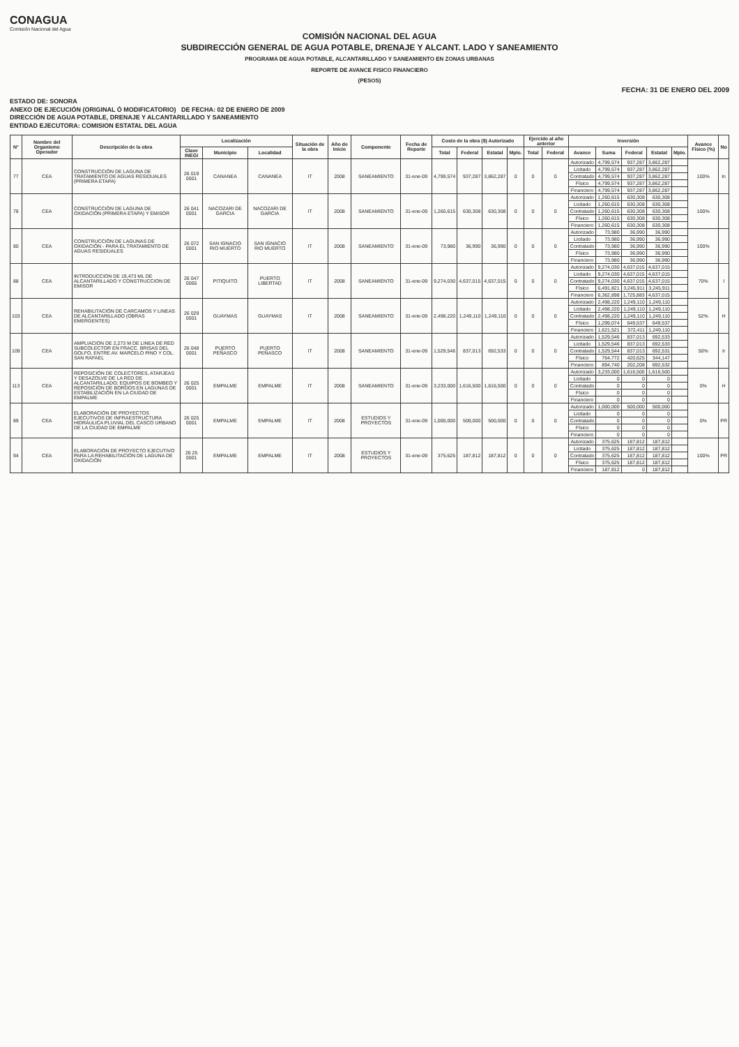CONAGUA
Comisión Nacional del Agua
COMISIÓN NACIONAL DEL AGUA
SUBDIRECCIÓN GENERAL DE AGUA POTABLE, DRENAJE Y ALCANT. LADO Y SANEAMIENTO
PROGRAMA DE AGUA POTABLE, ALCANTARILLADO Y SANEAMIENTO EN ZONAS URBANAS
REPORTE DE AVANCE FISICO FINANCIERO
(PESOS)
FECHA: 31 DE ENERO DEL 2009
ESTADO DE: SONORA
ANEXO DE EJECUCIÓN (ORIGINAL Ó MODIFICATORIO) DE FECHA: 02 DE ENERO DE 2009
DIRECCIÓN DE AGUA POTABLE, DRENAJE Y ALCANTARILLADO Y SANEAMIENTO
ENTIDAD EJECUTORA: COMISION ESTATAL DEL AGUA
| N° | Nombre del Organismo Operador | Descripción de la obra | Localización | | | Situación de la obra | Año de Inicio | Componente | Fecha de Reporte | Costo de la obra ($) Autorizado | | | | Ejercido al año anterior | | Inversión | | | | | Avance Físico (%) | No |
| --- | --- | --- | --- | --- | --- | --- | --- | --- | --- | --- | --- | --- | --- | --- | --- | --- | --- | --- | --- | --- | --- | --- |
| | | | Clave INEGI | Municipio | Localidad | | | | | Total | Federal | Estatal | Mplo. | Total | Federal | Avance | Suma | Federal | Estatal | Mplo. | | |
| 77 | CEA | CONSTRUCCIÓN DE LAGUNA DE TRATAMIENTO DE AGUAS RESIDUALES (PRIMERA ETAPA) | 26 019 0001 | CANANEA | CANANEA | IT | 2008 | SANEAMIENTO | 31-ene-09 | 4,799,574 | 937,287 | 3,862,287 | 0 | 0 | 0 | Autorizado | 4,799,574 | 937,287 | 3,862,287 | | 100% | In |
| | | | | | | | | | | | | | | | | Licitado | 4,799,574 | 937,287 | 3,862,287 | | | |
| | | | | | | | | | | | | | | | | Contratado | 4,799,574 | 937,287 | 3,862,287 | | | |
| | | | | | | | | | | | | | | | | Físico | 4,799,574 | 937,287 | 3,862,287 | | | |
| | | | | | | | | | | | | | | | | Financiero | 4,799,574 | 937,287 | 3,862,287 | | | |
| 78 | CEA | CONSTRUCCIÓN DE LAGUNA DE OXIDACIÓN (PRIMERA ETAPA) Y EMISOR | 26 041 0001 | NACOZARI DE GARCIA | NACOZARI DE GARCIA | IT | 2008 | SANEAMIENTO | 31-ene-09 | 1,260,615 | 630,308 | 630,308 | 0 | 0 | 0 | Autorizado | 1,260,615 | 630,308 | 630,308 | | 100% | |
| | | | | | | | | | | | | | | | | Licitado | 1,260,615 | 630,308 | 630,308 | | | |
| | | | | | | | | | | | | | | | | Contratado | 1,260,615 | 630,308 | 630,308 | | | |
| | | | | | | | | | | | | | | | | Físico | 1,260,615 | 630,308 | 630,308 | | | |
| | | | | | | | | | | | | | | | | Financiero | 1,260,615 | 630,308 | 630,308 | | | |
| 80 | CEA | CONSTRUCCIÓN DE LAGUNAS DE OXIDACIÓN - PARA EL TRATAMIENTO DE AGUAS RESIDUALES | 26 072 0001 | SAN IGNACIO RIO MUERTO | SAN IGNACIO RIO MUERTO | IT | 2008 | SANEAMIENTO | 31-ene-09 | 73,980 | 36,990 | 36,990 | 0 | 0 | 0 | Autorizado | 73,980 | 36,990 | 36,990 | | 100% | |
| | | | | | | | | | | | | | | | | Licitado | 73,980 | 36,990 | 36,990 | | | |
| | | | | | | | | | | | | | | | | Contratado | 73,980 | 36,990 | 36,990 | | | |
| | | | | | | | | | | | | | | | | Físico | 73,980 | 36,990 | 36,990 | | | |
| | | | | | | | | | | | | | | | | Financiero | 73,980 | 36,990 | 36,990 | | | |
| 88 | CEA | INTRODUCCION DE 19,473 ML DE ALCANTARILLADO Y CONSTRUCCION DE EMISOR | 26 047 0065 | PITIQUITO | PUERTO LIBERTAD | IT | 2008 | SANEAMIENTO | 31-ene-09 | 9,274,030 | 4,637,015 | 4,637,015 | 0 | 0 | 0 | Autorizado | 9,274,030 | 4,637,015 | 4,637,015 | | 70% | I |
| | | | | | | | | | | | | | | | | Licitado | 9,274,030 | 4,637,015 | 4,637,015 | | | |
| | | | | | | | | | | | | | | | | Contratado | 9,274,030 | 4,637,015 | 4,637,015 | | | |
| | | | | | | | | | | | | | | | | Físico | 6,491,821 | 3,245,911 | 3,245,911 | | | |
| | | | | | | | | | | | | | | | | Financiero | 6,362,898 | 1,725,883 | 4,637,015 | | | |
| 103 | CEA | REHABILITACIÓN DE CARCAMOS Y LINEAS DE ALCANTARILLADO (OBRAS EMERGENTES) | 26 029 0001 | GUAYMAS | GUAYMAS | IT | 2008 | SANEAMIENTO | 31-ene-09 | 2,498,220 | 1,249,110 | 1,249,110 | 0 | 0 | 0 | Autorizado | 2,498,220 | 1,249,110 | 1,249,110 | | 52% | H |
| | | | | | | | | | | | | | | | | Licitado | 2,498,220 | 1,249,110 | 1,249,110 | | | |
| | | | | | | | | | | | | | | | | Contratado | 2,498,220 | 1,249,110 | 1,249,110 | | | |
| | | | | | | | | | | | | | | | | Físico | 1,299,074 | 649,537 | 649,537 | | | |
| | | | | | | | | | | | | | | | | Financiero | 1,621,521 | 372,411 | 1,249,110 | | | |
| 109 | CEA | AMPLIACION DE 2,273 M DE LINEA DE RED SUBCOLECTOR EN FRACC. BRISAS DEL GOLFO, ENTRE AV. MARCELO PINO Y COL. SAN RAFAEL | 26 048 0001 | PUERTO PEÑASCO | PUERTO PEÑASCO | IT | 2008 | SANEAMIENTO | 31-ene-09 | 1,529,546 | 837,013 | 692,533 | 0 | 0 | 0 | Autorizado | 1,529,546 | 837,013 | 692,533 | | 50% | Ir |
| | | | | | | | | | | | | | | | | Licitado | 1,529,546 | 837,013 | 692,533 | | | |
| | | | | | | | | | | | | | | | | Contratado | 1,529,544 | 837,013 | 692,531 | | | |
| | | | | | | | | | | | | | | | | Físico | 764,772 | 420,625 | 344,147 | | | |
| | | | | | | | | | | | | | | | | Financiero | 894,740 | 202,208 | 692,532 | | | |
| 113 | CEA | REPOSICIÓN DE COLECTORES, ATARJEAS Y DESAZOLVE DE LA RED DE ALCANTARILLADO; EQUIPOS DE BOMBEO Y REPOSICIÓN DE BORDOS EN LAGUNAS DE ESTABILIZACIÓN EN LA CIUDAD DE EMPALME | 26 025 0001 | EMPALME | EMPALME | IT | 2008 | SANEAMIENTO | 31-ene-09 | 3,233,000 | 1,616,500 | 1,616,500 | 0 | 0 | 0 | Autorizado | 3,233,000 | 1,616,500 | 1,616,500 | | 0% | H |
| | | | | | | | | | | | | | | | | Licitado | 0 | 0 | 0 | | | |
| | | | | | | | | | | | | | | | | Contratado | 0 | 0 | 0 | | | |
| | | | | | | | | | | | | | | | | Físico | 0 | 0 | 0 | | | |
| | | | | | | | | | | | | | | | | Financiero | 0 | 0 | 0 | | | |
| 89 | CEA | ELABORACIÓN DE PROYECTOS EJECUTIVOS DE INFRAESTRUCTURA HIDRÁULICA PLUVIAL DEL CASCO URBANO DE LA CIUDAD DE EMPALME | 26 025 0001 | EMPALME | EMPALME | IT | 2008 | ESTUDIOS Y PROYECTOS | 31-ene-09 | 1,000,000 | 500,000 | 500,000 | 0 | 0 | 0 | Autorizado | 1,000,000 | 500,000 | 500,000 | | 0% | PR |
| | | | | | | | | | | | | | | | | Licitado | 0 | 0 | 0 | | | |
| | | | | | | | | | | | | | | | | Contratado | 0 | 0 | 0 | | | |
| | | | | | | | | | | | | | | | | Físico | 0 | 0 | 0 | | | |
| | | | | | | | | | | | | | | | | Financiero | 0 | 0 | 0 | | | |
| 94 | CEA | ELABORACIÓN DE PROYECTO EJECUTIVO PARA LA REHABILITACIÓN DE LAGUNA DE OXIDACIÓN | 26 25 0001 | EMPALME | EMPALME | IT | 2008 | ESTUDIOS Y PROYECTOS | 31-ene-09 | 375,625 | 187,812 | 187,812 | 0 | 0 | 0 | Autorizado | 375,625 | 187,812 | 187,812 | | 100% | PR |
| | | | | | | | | | | | | | | | | Licitado | 375,625 | 187,812 | 187,812 | | | |
| | | | | | | | | | | | | | | | | Contratado | 375,625 | 187,812 | 187,812 | | | |
| | | | | | | | | | | | | | | | | Físico | 375,625 | 187,812 | 187,812 | | | |
| | | | | | | | | | | | | | | | | Financiero | 187,812 | 0 | 187,812 | | | |